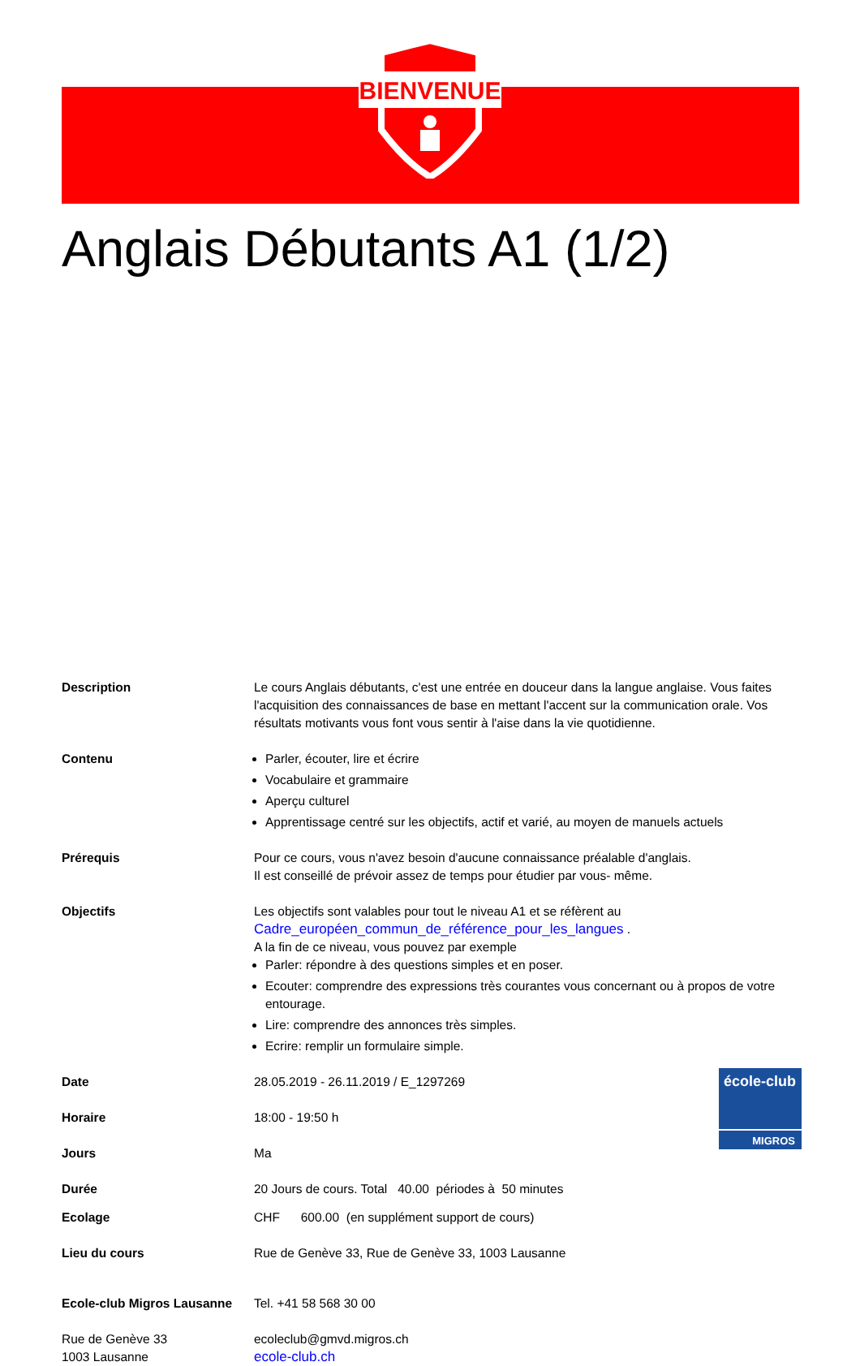BIENVENUE
Anglais Débutants A1 (1/2)
Description Le cours Anglais débutants, c'est une entrée en douceur dans la langue anglaise. Vous faites l'acquisition des connaissances de base en mettant l'accent sur la communication orale. Vos résultats motivants vous font vous sentir à l'aise dans la vie quotidienne.
Contenu Parler, écouter, lire et écrire
Vocabulaire et grammaire
Aperçu culturel
Apprentissage centré sur les objectifs, actif et varié, au moyen de manuels actuels
Prérequis Pour ce cours, vous n'avez besoin d'aucune connaissance préalable d'anglais.
Il est conseillé de prévoir assez de temps pour étudier par vous- même.
Objectifs Les objectifs sont valables pour tout le niveau A1 et se réfèrent au
Cadre_européen_commun_de_référence_pour_les_langues .
A la fin de ce niveau, vous pouvez par exemple
Parler: répondre à des questions simples et en poser.
Ecouter: comprendre des expressions très courantes vous concernant ou à propos de votre entourage.
Lire: comprendre des annonces très simples.
Ecrire: remplir un formulaire simple.
Date 28.05.2019 - 26.11.2019 / E_1297269
Horaire 18:00 - 19:50 h
Jours Ma
Durée 20 Jours de cours. Total 40.00 périodes à 50 minutes
Ecolage CHF 600.00 (en supplément support de cours)
Lieu du cours Rue de Genève 33, Rue de Genève 33, 1003 Lausanne
Ecole-club Migros Lausanne
Rue de Genève 33
1003 Lausanne
Tel. +41 58 568 30 00
ecoleclub@gmvd.migros.ch
ecole-club.ch
école-club
MIGROS